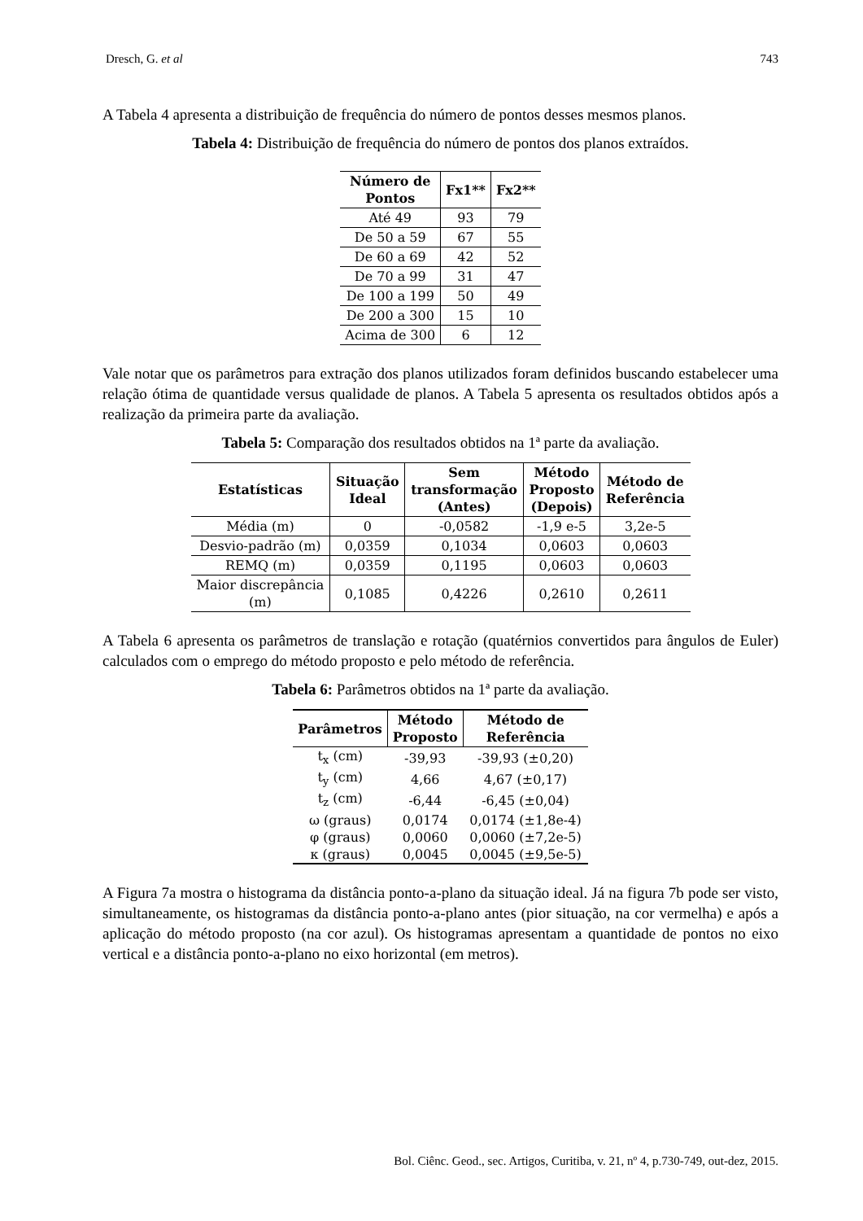Dresch, G. et al 743
A Tabela 4 apresenta a distribuição de frequência do número de pontos desses mesmos planos.
Tabela 4: Distribuição de frequência do número de pontos dos planos extraídos.
| Número de Pontos | Fx1** | Fx2** |
| --- | --- | --- |
| Até 49 | 93 | 79 |
| De 50 a 59 | 67 | 55 |
| De 60 a 69 | 42 | 52 |
| De 70 a 99 | 31 | 47 |
| De 100 a 199 | 50 | 49 |
| De 200 a 300 | 15 | 10 |
| Acima de 300 | 6 | 12 |
Vale notar que os parâmetros para extração dos planos utilizados foram definidos buscando estabelecer uma relação ótima de quantidade versus qualidade de planos. A Tabela 5 apresenta os resultados obtidos após a realização da primeira parte da avaliação.
Tabela 5: Comparação dos resultados obtidos na 1ª parte da avaliação.
| Estatísticas | Situação Ideal | Sem transformação (Antes) | Método Proposto (Depois) | Método de Referência |
| --- | --- | --- | --- | --- |
| Média (m) | 0 | -0,0582 | -1,9 e-5 | 3,2e-5 |
| Desvio-padrão (m) | 0,0359 | 0,1034 | 0,0603 | 0,0603 |
| REMQ (m) | 0,0359 | 0,1195 | 0,0603 | 0,0603 |
| Maior discrepância (m) | 0,1085 | 0,4226 | 0,2610 | 0,2611 |
A Tabela 6 apresenta os parâmetros de translação e rotação (quatérnios convertidos para ângulos de Euler) calculados com o emprego do método proposto e pelo método de referência.
Tabela 6: Parâmetros obtidos na 1ª parte da avaliação.
| Parâmetros | Método Proposto | Método de Referência |
| --- | --- | --- |
| t<sub>x</sub> (cm) | -39,93 | -39,93 (±0,20) |
| t<sub>y</sub> (cm) | 4,66 | 4,67 (±0,17) |
| t<sub>z</sub> (cm) | -6,44 | -6,45 (±0,04) |
| ω (graus) | 0,0174 | 0,0174 (±1,8e-4) |
| φ (graus) | 0,0060 | 0,0060 (±7,2e-5) |
| κ (graus) | 0,0045 | 0,0045 (±9,5e-5) |
A Figura 7a mostra o histograma da distância ponto-a-plano da situação ideal. Já na figura 7b pode ser visto, simultaneamente, os histogramas da distância ponto-a-plano antes (pior situação, na cor vermelha) e após a aplicação do método proposto (na cor azul). Os histogramas apresentam a quantidade de pontos no eixo vertical e a distância ponto-a-plano no eixo horizontal (em metros).
Bol. Ciênc. Geod., sec. Artigos, Curitiba, v. 21, nº 4, p.730-749, out-dez, 2015.